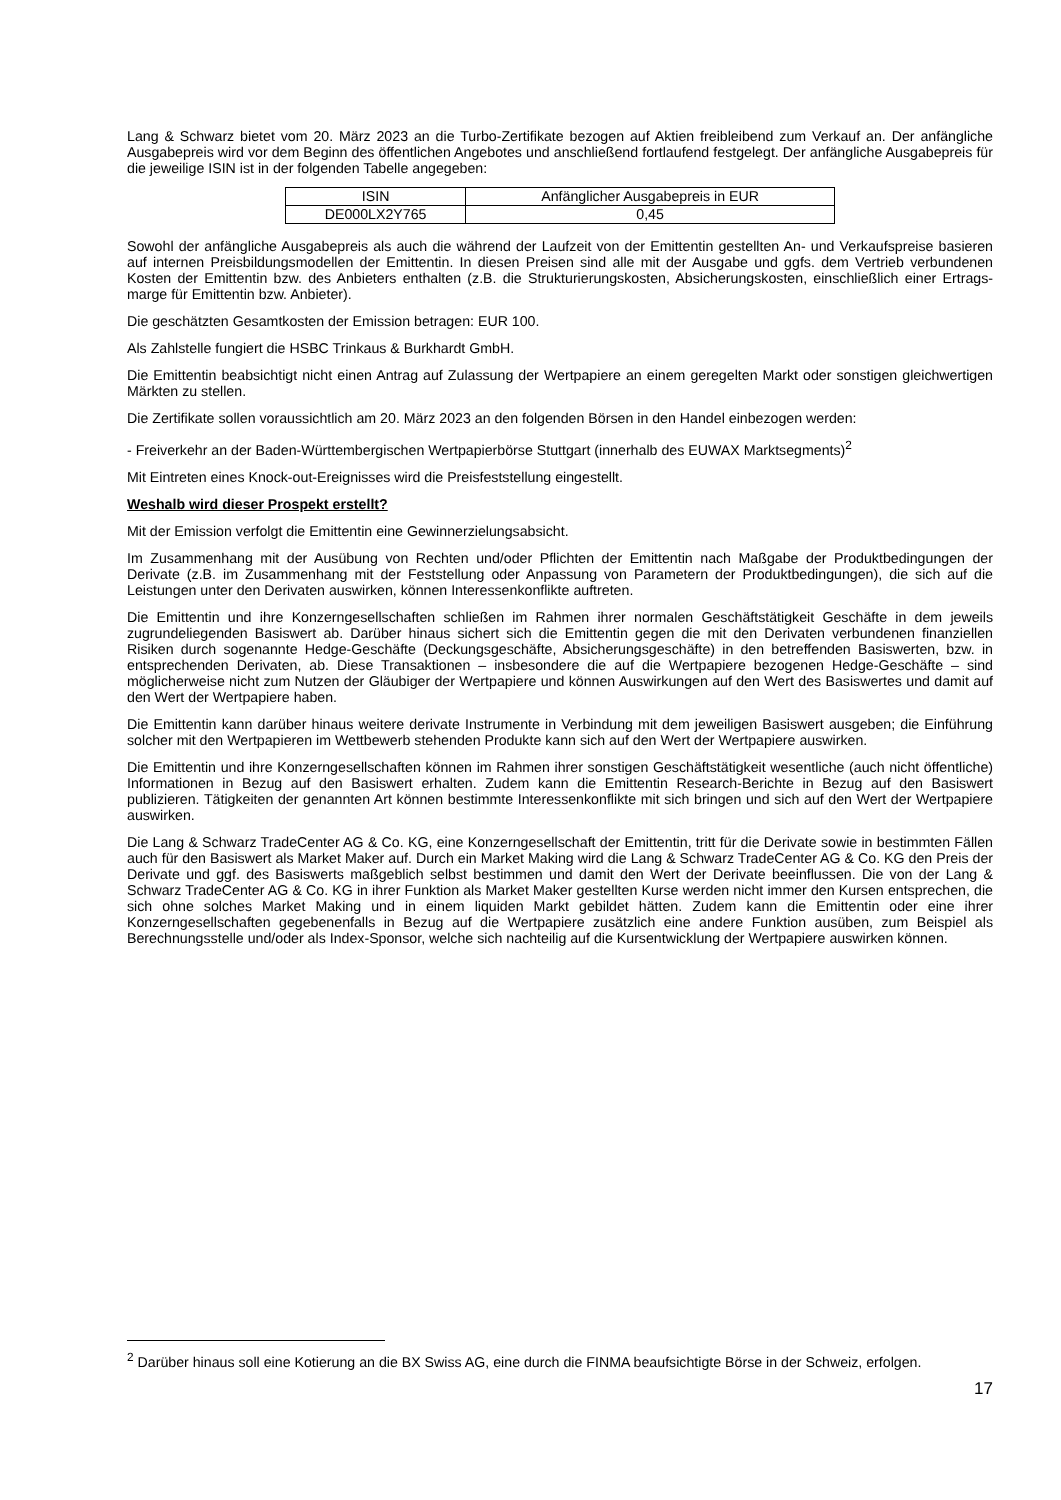Lang & Schwarz bietet vom 20. März 2023 an die Turbo-Zertifikate bezogen auf Aktien freibleibend zum Verkauf an. Der anfängliche Ausgabepreis wird vor dem Beginn des öffentlichen Angebotes und anschließend fortlaufend festgelegt. Der anfängliche Ausgabepreis für die jeweilige ISIN ist in der folgenden Tabelle angegeben:
| ISIN | Anfänglicher Ausgabepreis in EUR |
| DE000LX2Y765 | 0,45 |
Sowohl der anfängliche Ausgabepreis als auch die während der Laufzeit von der Emittentin gestellten An- und Verkaufspreise basieren auf internen Preisbildungsmodellen der Emittentin. In diesen Preisen sind alle mit der Ausgabe und ggfs. dem Vertrieb verbundenen Kosten der Emittentin bzw. des Anbieters enthalten (z.B. die Strukturierungskosten, Absicherungskosten, einschließlich einer Ertrags-marge für Emittentin bzw. Anbieter).
Die geschätzten Gesamtkosten der Emission betragen: EUR 100.
Als Zahlstelle fungiert die HSBC Trinkaus & Burkhardt GmbH.
Die Emittentin beabsichtigt nicht einen Antrag auf Zulassung der Wertpapiere an einem geregelten Markt oder sonstigen gleichwertigen Märkten zu stellen.
Die Zertifikate sollen voraussichtlich am 20. März 2023 an den folgenden Börsen in den Handel einbezogen werden:
- Freiverkehr an der Baden-Württembergischen Wertpapierbörse Stuttgart (innerhalb des EUWAX Marktsegments)<sup>2</sup>
Mit Eintreten eines Knock-out-Ereignisses wird die Preisfeststellung eingestellt.
Weshalb wird dieser Prospekt erstellt?
Mit der Emission verfolgt die Emittentin eine Gewinnerzielungsabsicht.
Im Zusammenhang mit der Ausübung von Rechten und/oder Pflichten der Emittentin nach Maßgabe der Produktbedingungen der Derivate (z.B. im Zusammenhang mit der Feststellung oder Anpassung von Parametern der Produktbedingungen), die sich auf die Leistungen unter den Derivaten auswirken, können Interessenkonflikte auftreten.
Die Emittentin und ihre Konzerngesellschaften schließen im Rahmen ihrer normalen Geschäftstätigkeit Geschäfte in dem jeweils zugrundeliegenden Basiswert ab. Darüber hinaus sichert sich die Emittentin gegen die mit den Derivaten verbundenen finanziellen Risiken durch sogenannte Hedge-Geschäfte (Deckungsgeschäfte, Absicherungsgeschäfte) in den betreffenden Basiswerten, bzw. in entsprechenden Derivaten, ab. Diese Transaktionen – insbesondere die auf die Wertpapiere bezogenen Hedge-Geschäfte – sind möglicherweise nicht zum Nutzen der Gläubiger der Wertpapiere und können Auswirkungen auf den Wert des Basiswertes und damit auf den Wert der Wertpapiere haben.
Die Emittentin kann darüber hinaus weitere derivate Instrumente in Verbindung mit dem jeweiligen Basiswert ausgeben; die Einführung solcher mit den Wertpapieren im Wettbewerb stehenden Produkte kann sich auf den Wert der Wertpapiere auswirken.
Die Emittentin und ihre Konzerngesellschaften können im Rahmen ihrer sonstigen Geschäftstätigkeit wesentliche (auch nicht öffentliche) Informationen in Bezug auf den Basiswert erhalten. Zudem kann die Emittentin Research-Berichte in Bezug auf den Basiswert publizieren. Tätigkeiten der genannten Art können bestimmte Interessenkonflikte mit sich bringen und sich auf den Wert der Wertpapiere auswirken.
Die Lang & Schwarz TradeCenter AG & Co. KG, eine Konzerngesellschaft der Emittentin, tritt für die Derivate sowie in bestimmten Fällen auch für den Basiswert als Market Maker auf. Durch ein Market Making wird die Lang & Schwarz TradeCenter AG & Co. KG den Preis der Derivate und ggf. des Basiswerts maßgeblich selbst bestimmen und damit den Wert der Derivate beeinflussen. Die von der Lang & Schwarz TradeCenter AG & Co. KG in ihrer Funktion als Market Maker gestellten Kurse werden nicht immer den Kursen entsprechen, die sich ohne solches Market Making und in einem liquiden Markt gebildet hätten. Zudem kann die Emittentin oder eine ihrer Konzerngesellschaften gegebenenfalls in Bezug auf die Wertpapiere zusätzlich eine andere Funktion ausüben, zum Beispiel als Berechnungsstelle und/oder als Index-Sponsor, welche sich nachteilig auf die Kursentwicklung der Wertpapiere auswirken können.
<sup>2</sup> Darüber hinaus soll eine Kotierung an die BX Swiss AG, eine durch die FINMA beaufsichtigte Börse in der Schweiz, erfolgen.
17